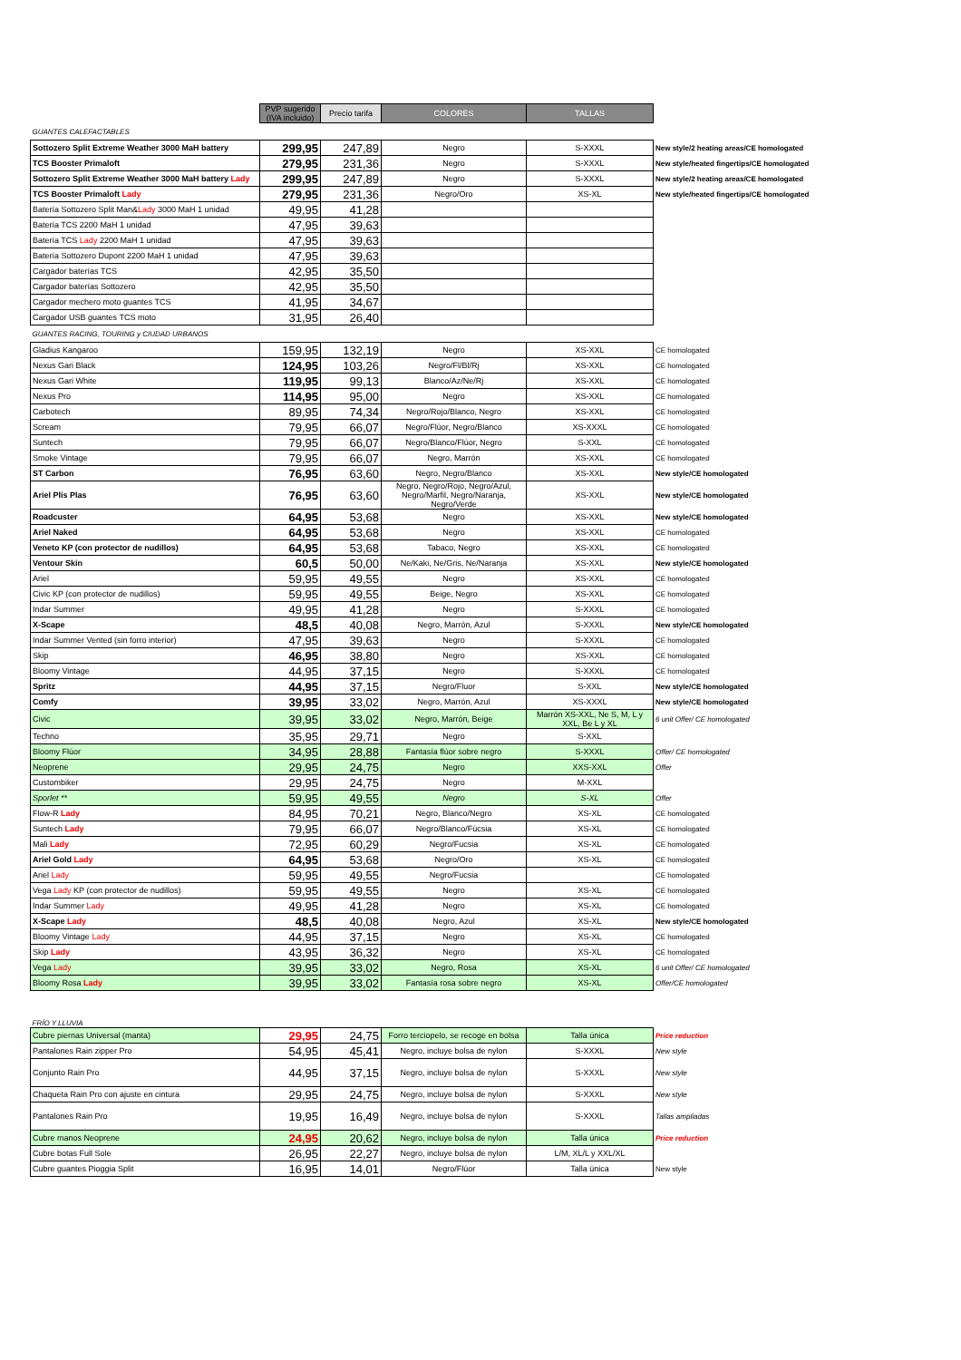| | PVP sugerido (IVA incluido) | Precio tarifa | COLORES | TALLAS | |
| GUANTES CALEFACTABLES | | | | | |
| Sottozero Split Extreme Weather 3000 MaH battery | 299,95 | 247,89 | Negro | S-XXXL | New style/2 heating areas/CE homologated |
| TCS Booster Primaloft | 279,95 | 231,36 | Negro | S-XXXL | New style/heated fingertips/CE homologated |
| Sottozero Split Extreme Weather 3000 MaH battery Lady | 299,95 | 247,89 | Negro | S-XXXL | New style/2 heating areas/CE homologated |
| TCS Booster Primaloft Lady | 279,95 | 231,36 | Negro/Oro | XS-XL | New style/heated fingertips/CE homologated |
| Batería Sottozero Split Man& Lady 3000 MaH 1 unidad | 49,95 | 41,28 | | | |
| Batería TCS 2200 MaH 1 unidad | 47,95 | 39,63 | | | |
| Batería TCS Lady 2200 MaH 1 unidad | 47,95 | 39,63 | | | |
| Batería Sottozero Dupont 2200 MaH 1 unidad | 47,95 | 39,63 | | | |
| Cargador baterías TCS | 42,95 | 35,50 | | | |
| Cargador baterías Sottozero | 42,95 | 35,50 | | | |
| Cargador mechero moto guantes TCS | 41,95 | 34,67 | | | |
| Cargador USB guantes TCS moto | 31,95 | 26,40 | | | |
| GUANTES RACING, TOURING y CIUDAD URBANOS | | | | | |
| Gladius Kangaroo | 159,95 | 132,19 | Negro | XS-XXL | CE homologated |
| Nexus Gari Black | 124,95 | 103,26 | Negro/Fl/Bl/Rj | XS-XXL | CE homologated |
| Nexus Gari White | 119,95 | 99,13 | Blanco/Az/Ne/Rj | XS-XXL | CE homologated |
| Nexus Pro | 114,95 | 95,00 | Negro | XS-XXL | CE homologated |
| Carbotech | 89,95 | 74,34 | Negro/Rojo/Blanco, Negro | XS-XXL | CE homologated |
| Scream | 79,95 | 66,07 | Negro/Flúor, Negro/Blanco | XS-XXXL | CE homologated |
| Suntech | 79,95 | 66,07 | Negro/Blanco/Flúor, Negro | S-XXL | CE homologated |
| Smoke Vintage | 79,95 | 66,07 | Negro, Marrón | XS-XXL | CE homologated |
| ST Carbon | 76,95 | 63,60 | Negro, Negro/Blanco | XS-XXL | New style/CE homologated |
| Ariel Plis Plas | 76,95 | 63,60 | Negro, Negro/Rojo, Negro/Azul, Negro/Marfil, Negro/Naranja, Negro/Verde | XS-XXL | New style/CE homologated |
| Roadcuster | 64,95 | 53,68 | Negro | XS-XXL | New style/CE homologated |
| Ariel Naked | 64,95 | 53,68 | Negro | XS-XXL | CE homologated |
| Veneto KP (con protector de nudillos) | 64,95 | 53,68 | Tabaco, Negro | XS-XXL | CE homologated |
| Ventour Skin | 60,5 | 50,00 | Ne/Kaki, Ne/Gris, Ne/Naranja | XS-XXL | New style/CE homologated |
| Ariel | 59,95 | 49,55 | Negro | XS-XXL | CE homologated |
| Civic KP (con protector de nudillos) | 59,95 | 49,55 | Beige, Negro | XS-XXL | CE homologated |
| Indar Summer | 49,95 | 41,28 | Negro | S-XXXL | CE homologated |
| X-Scape | 48,5 | 40,08 | Negro, Marrón, Azul | S-XXXL | New style/CE homologated |
| Indar Summer Vented (sin forro interior) | 47,95 | 39,63 | Negro | S-XXXL | CE homologated |
| Skip | 46,95 | 38,80 | Negro | XS-XXL | CE homologated |
| Bloomy Vintage | 44,95 | 37,15 | Negro | S-XXXL | CE homologated |
| Spritz | 44,95 | 37,15 | Negro/Fluor | S-XXL | New style/CE homologated |
| Comfy | 39,95 | 33,02 | Negro, Marrón, Azul | XS-XXXL | New style/CE homologated |
| Civic | 39,95 | 33,02 | Negro, Marrón, Beige | Marrón XS-XXL, Ne S, M, L y XXL, Be L y XL | 6 unit Offer/ CE homologated |
| Techno | 35,95 | 29,71 | Negro | S-XXL | |
| Bloomy Flúor | 34,95 | 28,88 | Fantasía flúor sobre negro | S-XXXL | Offer/ CE homologated |
| Neoprene | 29,95 | 24,75 | Negro | XXS-XXL | Offer |
| Custombiker | 29,95 | 24,75 | Negro | M-XXL | |
| Sporlet ** | 59,95 | 49,55 | Negro | S-XL | Offer |
| Flow-R Lady | 84,95 | 70,21 | Negro, Blanco/Negro | XS-XL | CE homologated |
| Suntech Lady | 79,95 | 66,07 | Negro/Blanco/Fúcsia | XS-XL | CE homologated |
| Mali Lady | 72,95 | 60,29 | Negro/Fucsia | XS-XL | CE homologated |
| Ariel Gold Lady | 64,95 | 53,68 | Negro/Oro | XS-XL | CE homologated |
| Ariel Lady | 59,95 | 49,55 | Negro/Fucsia | | CE homologated |
| Vega Lady KP (con protector de nudillos) | 59,95 | 49,55 | Negro | XS-XL | CE homologated |
| Indar Summer Lady | 49,95 | 41,28 | Negro | XS-XL | CE homologated |
| X-Scape Lady | 48,5 | 40,08 | Negro, Azul | XS-XL | New style/CE homologated |
| Bloomy Vintage Lady | 44,95 | 37,15 | Negro | XS-XL | CE homologated |
| Skip Lady | 43,95 | 36,32 | Negro | XS-XL | CE homologated |
| Vega Lady | 39,95 | 33,02 | Negro, Rosa | XS-XL | 6 unit Offer/ CE homologated |
| Bloomy Rosa Lady | 39,95 | 33,02 | Fantasía rosa sobre negro | XS-XL | Offer/CE homologated |
| FRÍO Y LLUVIA | | | | | |
| Cubre piernas Universal (manta) | 29,95 | 24,75 | Forro terciopelo, se recoge en bolsa | Talla única | Price reduction |
| Pantalones Rain zipper Pro | 54,95 | 45,41 | Negro, incluye bolsa de nylon | S-XXXL | New style |
| Conjunto Rain Pro | 44,95 | 37,15 | Negro, incluye bolsa de nylon | S-XXXL | New style |
| Chaqueta Rain Pro con ajuste en cintura | 29,95 | 24,75 | Negro, incluye bolsa de nylon | S-XXXL | New style |
| Pantalones Rain Pro | 19,95 | 16,49 | Negro, incluye bolsa de nylon | S-XXXL | Tallas ampliadas |
| Cubre manos Neoprene | 24,95 | 20,62 | Negro, incluye bolsa de nylon | Talla única | Price reduction |
| Cubre botas Full Sole | 26,95 | 22,27 | Negro, incluye bolsa de nylon | L/M, XL/L y XXL/XL | |
| Cubre guantes Pioggia Split | 16,95 | 14,01 | Negro/Flúor | Talla única | New style |